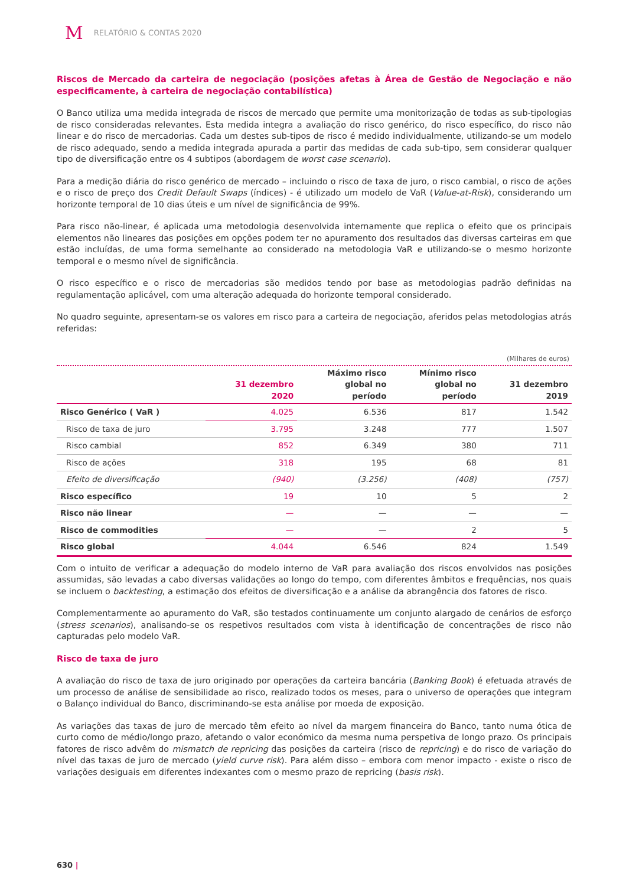M RELATÓRIO & CONTAS 2020
Riscos de Mercado da carteira de negociação (posições afetas à Área de Gestão de Negociação e não especificamente, à carteira de negociação contabilística)
O Banco utiliza uma medida integrada de riscos de mercado que permite uma monitorização de todas as sub-tipologias de risco consideradas relevantes. Esta medida integra a avaliação do risco genérico, do risco específico, do risco não linear e do risco de mercadorias. Cada um destes sub-tipos de risco é medido individualmente, utilizando-se um modelo de risco adequado, sendo a medida integrada apurada a partir das medidas de cada sub-tipo, sem considerar qualquer tipo de diversificação entre os 4 subtipos (abordagem de worst case scenario).
Para a medição diária do risco genérico de mercado – incluindo o risco de taxa de juro, o risco cambial, o risco de ações e o risco de preço dos Credit Default Swaps (índices) - é utilizado um modelo de VaR (Value-at-Risk), considerando um horizonte temporal de 10 dias úteis e um nível de significância de 99%.
Para risco não-linear, é aplicada uma metodologia desenvolvida internamente que replica o efeito que os principais elementos não lineares das posições em opções podem ter no apuramento dos resultados das diversas carteiras em que estão incluídas, de uma forma semelhante ao considerado na metodologia VaR e utilizando-se o mesmo horizonte temporal e o mesmo nível de significância.
O risco específico e o risco de mercadorias são medidos tendo por base as metodologias padrão definidas na regulamentação aplicável, com uma alteração adequada do horizonte temporal considerado.
No quadro seguinte, apresentam-se os valores em risco para a carteira de negociação, aferidos pelas metodologias atrás referidas:
(Milhares de euros)
| | 31 dezembro 2020 | Máximo risco global no período | Mínimo risco global no período | 31 dezembro 2019 |
| --- | --- | --- | --- | --- |
| Risco Genérico ( VaR ) | 4.025 | 6.536 | 817 | 1.542 |
| Risco de taxa de juro | 3.795 | 3.248 | 777 | 1.507 |
| Risco cambial | 852 | 6.349 | 380 | 711 |
| Risco de ações | 318 | 195 | 68 | 81 |
| Efeito de diversificação | (940) | (3.256) | (408) | (757) |
| Risco específico | 19 | 10 | 5 | 2 |
| Risco não linear | — | — | — | — |
| Risco de commodities | — | — | 2 | 5 |
| Risco global | 4.044 | 6.546 | 824 | 1.549 |
Com o intuito de verificar a adequação do modelo interno de VaR para avaliação dos riscos envolvidos nas posições assumidas, são levadas a cabo diversas validações ao longo do tempo, com diferentes âmbitos e frequências, nos quais se incluem o backtesting, a estimação dos efeitos de diversificação e a análise da abrangência dos fatores de risco.
Complementarmente ao apuramento do VaR, são testados continuamente um conjunto alargado de cenários de esforço (stress scenarios), analisando-se os respetivos resultados com vista à identificação de concentrações de risco não capturadas pelo modelo VaR.
Risco de taxa de juro
A avaliação do risco de taxa de juro originado por operações da carteira bancária (Banking Book) é efetuada através de um processo de análise de sensibilidade ao risco, realizado todos os meses, para o universo de operações que integram o Balanço individual do Banco, discriminando-se esta análise por moeda de exposição.
As variações das taxas de juro de mercado têm efeito ao nível da margem financeira do Banco, tanto numa ótica de curto como de médio/longo prazo, afetando o valor económico da mesma numa perspetiva de longo prazo. Os principais fatores de risco advêm do mismatch de repricing das posições da carteira (risco de repricing) e do risco de variação do nível das taxas de juro de mercado (yield curve risk). Para além disso – embora com menor impacto - existe o risco de variações desiguais em diferentes indexantes com o mesmo prazo de repricing (basis risk).
630 |